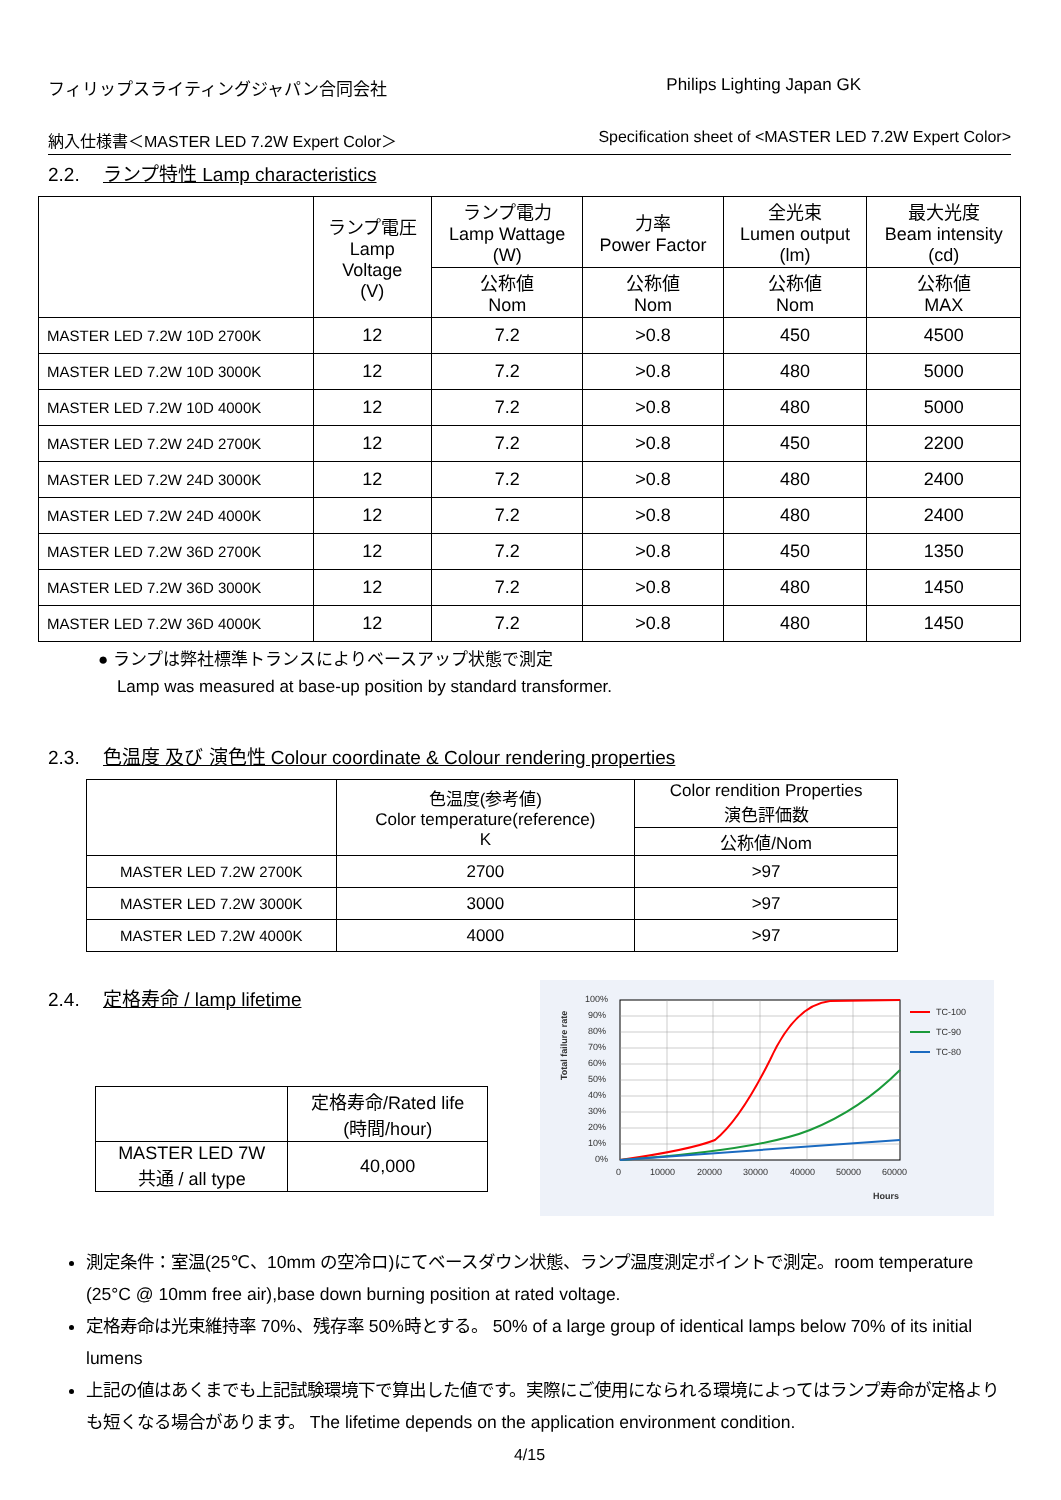フィリップスライティングジャパン合同会社 Philips Lighting Japan GK
納入仕様書＜MASTER LED 7.2W Expert Color＞ Specification sheet of <MASTER LED 7.2W Expert Color>
2.2. ランプ特性 Lamp characteristics
| | ランプ電圧 Lamp Voltage (V) | ランプ電力 Lamp Wattage (W) | 力率 Power Factor | 全光束 Lumen output (lm) | 最大光度 Beam intensity (cd) |
| --- | --- | --- | --- | --- | --- |
| | | 公称値 Nom | 公称値 Nom | 公称値 Nom | 公称値 MAX |
| MASTER LED 7.2W 10D 2700K | 12 | 7.2 | >0.8 | 450 | 4500 |
| MASTER LED 7.2W 10D 3000K | 12 | 7.2 | >0.8 | 480 | 5000 |
| MASTER LED 7.2W 10D 4000K | 12 | 7.2 | >0.8 | 480 | 5000 |
| MASTER LED 7.2W 24D 2700K | 12 | 7.2 | >0.8 | 450 | 2200 |
| MASTER LED 7.2W 24D 3000K | 12 | 7.2 | >0.8 | 480 | 2400 |
| MASTER LED 7.2W 24D 4000K | 12 | 7.2 | >0.8 | 480 | 2400 |
| MASTER LED 7.2W 36D 2700K | 12 | 7.2 | >0.8 | 450 | 1350 |
| MASTER LED 7.2W 36D 3000K | 12 | 7.2 | >0.8 | 480 | 1450 |
| MASTER LED 7.2W 36D 4000K | 12 | 7.2 | >0.8 | 480 | 1450 |
● ランプは弊社標準トランスによりベースアップ状態で測定
Lamp was measured at base-up position by standard transformer.
2.3. 色温度 及び 演色性 Colour coordinate & Colour rendering properties
| | 色温度(参考値) Color temperature(reference) K | Color rendition Properties 演色評価数 |
| --- | --- | --- |
| | | 公称値/Nom |
| MASTER LED 7.2W 2700K | 2700 | >97 |
| MASTER LED 7.2W 3000K | 3000 | >97 |
| MASTER LED 7.2W 4000K | 4000 | >97 |
2.4. 定格寿命 / lamp lifetime
| | 定格寿命/Rated life (時間/hour) |
| --- | --- |
| MASTER LED 7W 共通 / all type | 40,000 |
100%
90%
80%
70%
60%
50%
40%
30%
20%
10%
0%
0
10000
20000
30000
40000
50000
60000
Hours
TC-100
TC-90
TC-80
Total failure rate
測定条件：室温(25℃、10mm の空冷ロ)にてベースダウン状態、ランプ温度測定ポイントで測定。room temperature (25°C @ 10mm free air),base down burning position at rated voltage.
定格寿命は光束維持率 70%、残存率 50%時とする。 50% of a large group of identical lamps below 70% of its initial lumens
上記の値はあくまでも上記試験環境下で算出した値です。実際にご使用になられる環境によってはランプ寿命が定格よりも短くなる場合があります。 The lifetime depends on the application environment condition.
4/15